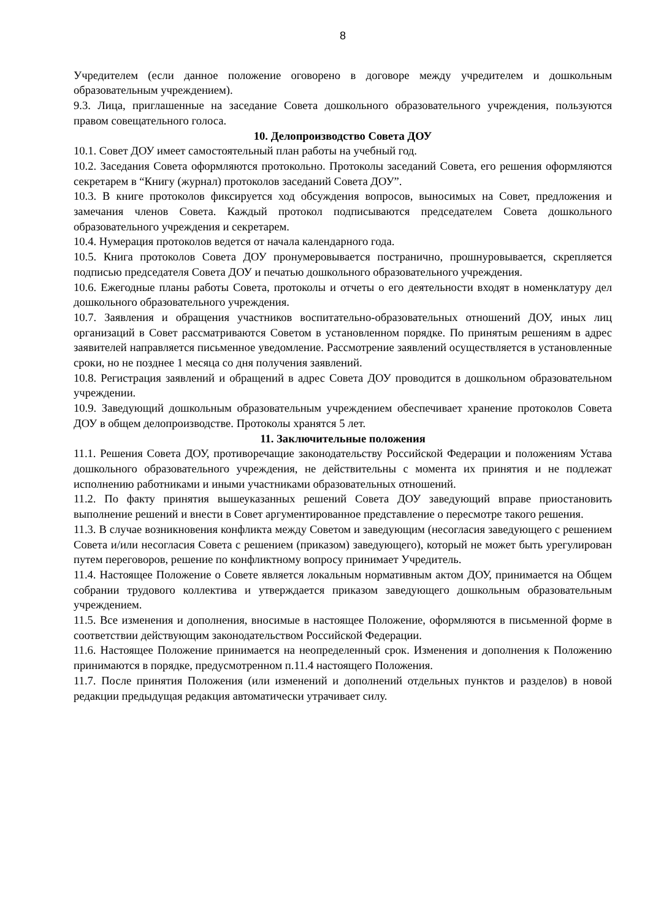8
Учредителем (если данное положение оговорено в договоре между учредителем и дошкольным образовательным учреждением).
9.3. Лица, приглашенные на заседание Совета дошкольного образовательного учреждения, пользуются правом совещательного голоса.
10. Делопроизводство Совета ДОУ
10.1. Совет ДОУ имеет самостоятельный план работы на учебный год.
10.2. Заседания Совета оформляются протокольно. Протоколы заседаний Совета, его решения оформляются секретарем в “Книгу (журнал) протоколов заседаний Совета ДОУ”.
10.3. В книге протоколов фиксируется ход обсуждения вопросов, выносимых на Совет, предложения и замечания членов Совета. Каждый протокол подписываются председателем Совета дошкольного образовательного учреждения и секретарем.
10.4. Нумерация протоколов ведется от начала календарного года.
10.5. Книга протоколов Совета ДОУ пронумеровывается постранично, прошнуровывается, скрепляется подписью председателя Совета ДОУ и печатью дошкольного образовательного учреждения.
10.6. Ежегодные планы работы Совета, протоколы и отчеты о его деятельности входят в номенклатуру дел дошкольного образовательного учреждения.
10.7. Заявления и обращения участников воспитательно-образовательных отношений ДОУ, иных лиц организаций в Совет рассматриваются Советом в установленном порядке. По принятым решениям в адрес заявителей направляется письменное уведомление. Рассмотрение заявлений осуществляется в установленные сроки, но не позднее 1 месяца со дня получения заявлений.
10.8. Регистрация заявлений и обращений в адрес Совета ДОУ проводится в дошкольном образовательном учреждении.
10.9. Заведующий дошкольным образовательным учреждением обеспечивает хранение протоколов Совета ДОУ в общем делопроизводстве. Протоколы хранятся 5 лет.
11. Заключительные положения
11.1. Решения Совета ДОУ, противоречащие законодательству Российской Федерации и положениям Устава дошкольного образовательного учреждения, не действительны с момента их принятия и не подлежат исполнению работниками и иными участниками образовательных отношений.
11.2. По факту принятия вышеуказанных решений Совета ДОУ заведующий вправе приостановить выполнение решений и внести в Совет аргументированное представление о пересмотре такого решения.
11.3. В случае возникновения конфликта между Советом и заведующим (несогласия заведующего с решением Совета и/или несогласия Совета с решением (приказом) заведующего), который не может быть урегулирован путем переговоров, решение по конфликтному вопросу принимает Учредитель.
11.4. Настоящее Положение о Совете является локальным нормативным актом ДОУ, принимается на Общем собрании трудового коллектива и утверждается приказом заведующего дошкольным образовательным учреждением.
11.5. Все изменения и дополнения, вносимые в настоящее Положение, оформляются в письменной форме в соответствии действующим законодательством Российской Федерации.
11.6. Настоящее Положение принимается на неопределенный срок. Изменения и дополнения к Положению принимаются в порядке, предусмотренном п.11.4 настоящего Положения.
11.7. После принятия Положения (или изменений и дополнений отдельных пунктов и разделов) в новой редакции предыдущая редакция автоматически утрачивает силу.